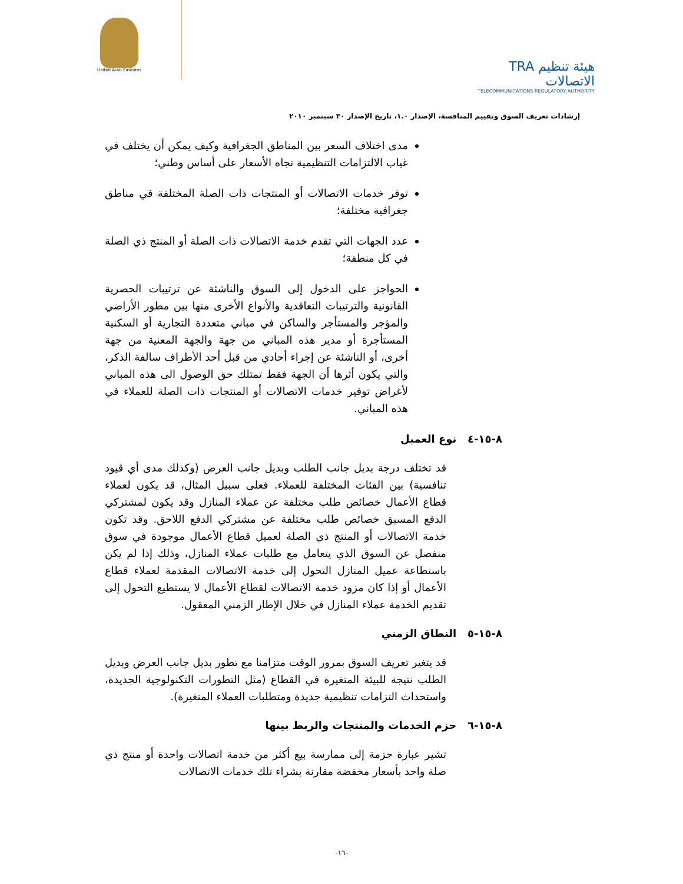United Arab Emirates
TRA هيئة تنظيم الاتصالات
TELECOMMUNICATIONS REGULATORY AUTHORITY
إرشادات تعريف السوق وتقييم المنافسة، الإصدار ١.٠، تاريخ الإصدار ٣٠ سبتمبر ٢٠١٠
مدى اختلاف السعر بين المناطق الجغرافية وكيف يمكن أن يختلف في غياب الالتزامات التنظيمية تجاه الأسعار على أساس وطني؛
توفر خدمات الاتصالات أو المنتجات ذات الصلة المختلفة في مناطق جغرافية مختلفة؛
عدد الجهات التي تقدم خدمة الاتصالات ذات الصلة أو المنتج ذي الصلة في كل منطقة؛
الحواجز على الدخول إلى السوق والناشئة عن ترتيبات الحصرية القانونية والترتيبات التعاقدية والأنواع الأخرى منها بين مطور الأراضي والمؤجر والمستأجر والساكن في مباني متعددة التجارية أو السكنية المستأجرة أو مدير هذه المباني من جهة والجهة المعنية من جهة أخرى، أو الناشئة عن إجراء أحادي من قبل أحد الأطراف سالفة الذكر، والتي يكون أثرها أن الجهة فقط تمتلك حق الوصول الى هذه المباني لأغراض توفير خدمات الاتصالات أو المنتجات ذات الصلة للعملاء في هذه المباني.
٨-١٥-٤ نوع العميل
قد تختلف درجة بديل جانب الطلب وبديل جانب العرض (وكذلك مدى أي قيود تنافسية) بين الفئات المختلفة للعملاء. فعلى سبيل المثال، قد يكون لعملاء قطاع الأعمال خصائص طلب مختلفة عن عملاء المنازل وقد يكون لمشتركي الدفع المسبق خصائص طلب مختلفة عن مشتركي الدفع اللاحق. وقد تكون خدمة الاتصالات أو المنتج ذي الصلة لعميل قطاع الأعمال موجودة في سوق منفصل عن السوق الذي يتعامل مع طلبات عملاء المنازل، وذلك إذا لم يكن باستطاعة عميل المنازل التحول إلى خدمة الاتصالات المقدمة لعملاء قطاع الأعمال أو إذا كان مزود خدمة الاتصالات لقطاع الأعمال لا يستطيع التحول إلى تقديم الخدمة عملاء المنازل في خلال الإطار الزمني المعقول.
٨-١٥-٥ النطاق الزمني
قد يتغير تعريف السوق بمرور الوقت متزامنا مع تطور بديل جانب العرض وبديل الطلب نتيجة للبيئة المتغيرة في القطاع (مثل التطورات التكنولوجية الجديدة، واستحداث التزامات تنظيمية جديدة ومتطلبات العملاء المتغيرة).
٨-١٥-٦ حزم الخدمات والمنتجات والربط بينها
تشير عبارة حزمة إلى ممارسة بيع أكثر من خدمة اتصالات واحدة أو منتج ذي صلة واحد بأسعار مخفضة مقارنة بشراء تلك خدمات الاتصالات
-١٦-